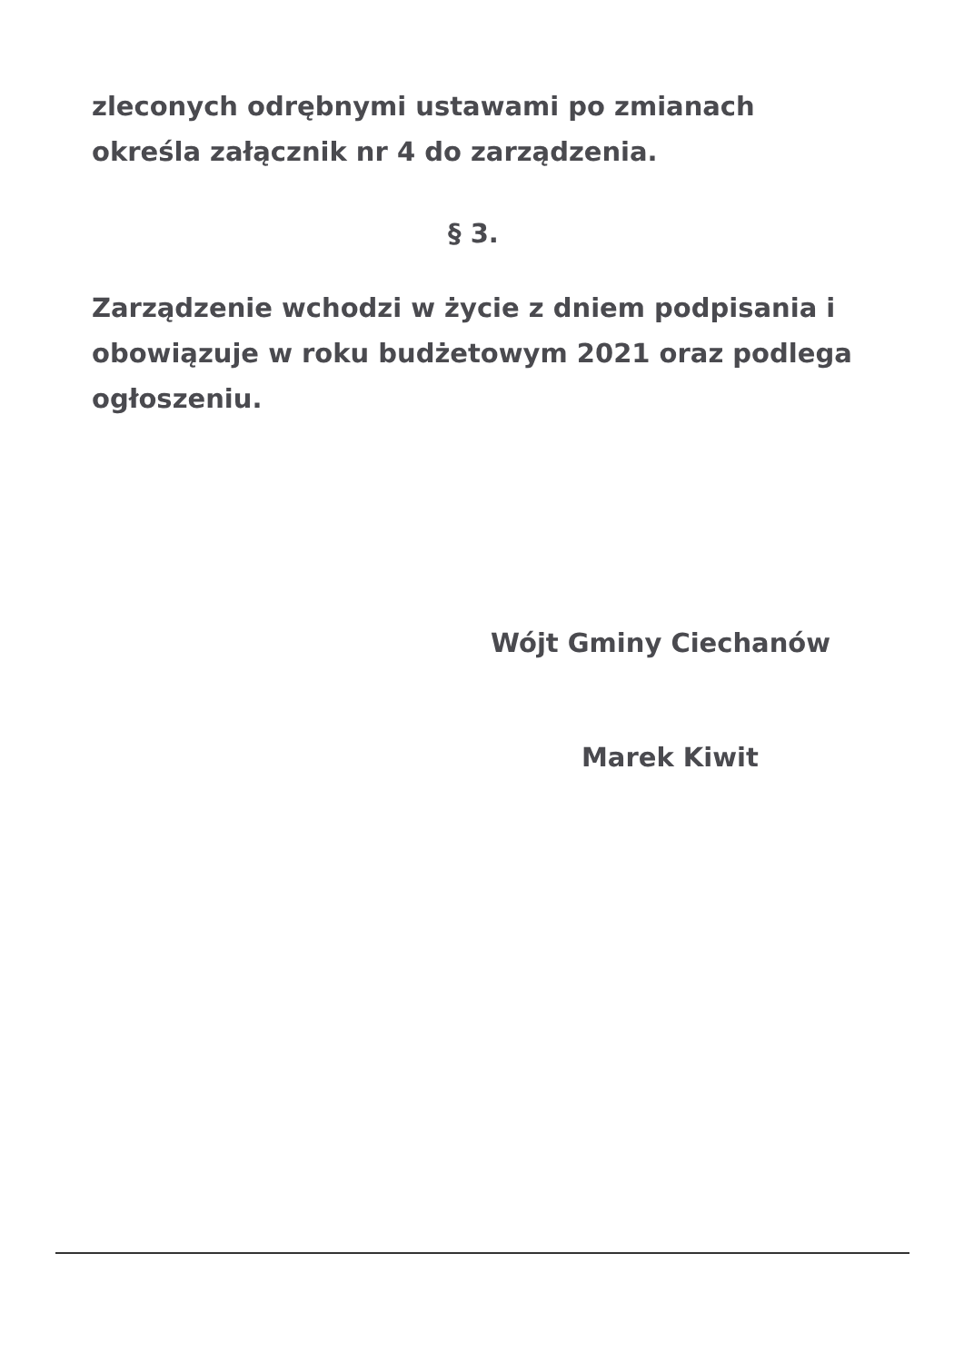zleconych odrębnymi ustawami po zmianach określa załącznik nr 4 do zarządzenia.
§ 3.
Zarządzenie wchodzi w życie z dniem podpisania i obowiązuje w roku budżetowym 2021 oraz podlega ogłoszeniu.
Wójt Gminy Ciechanów
Marek Kiwit